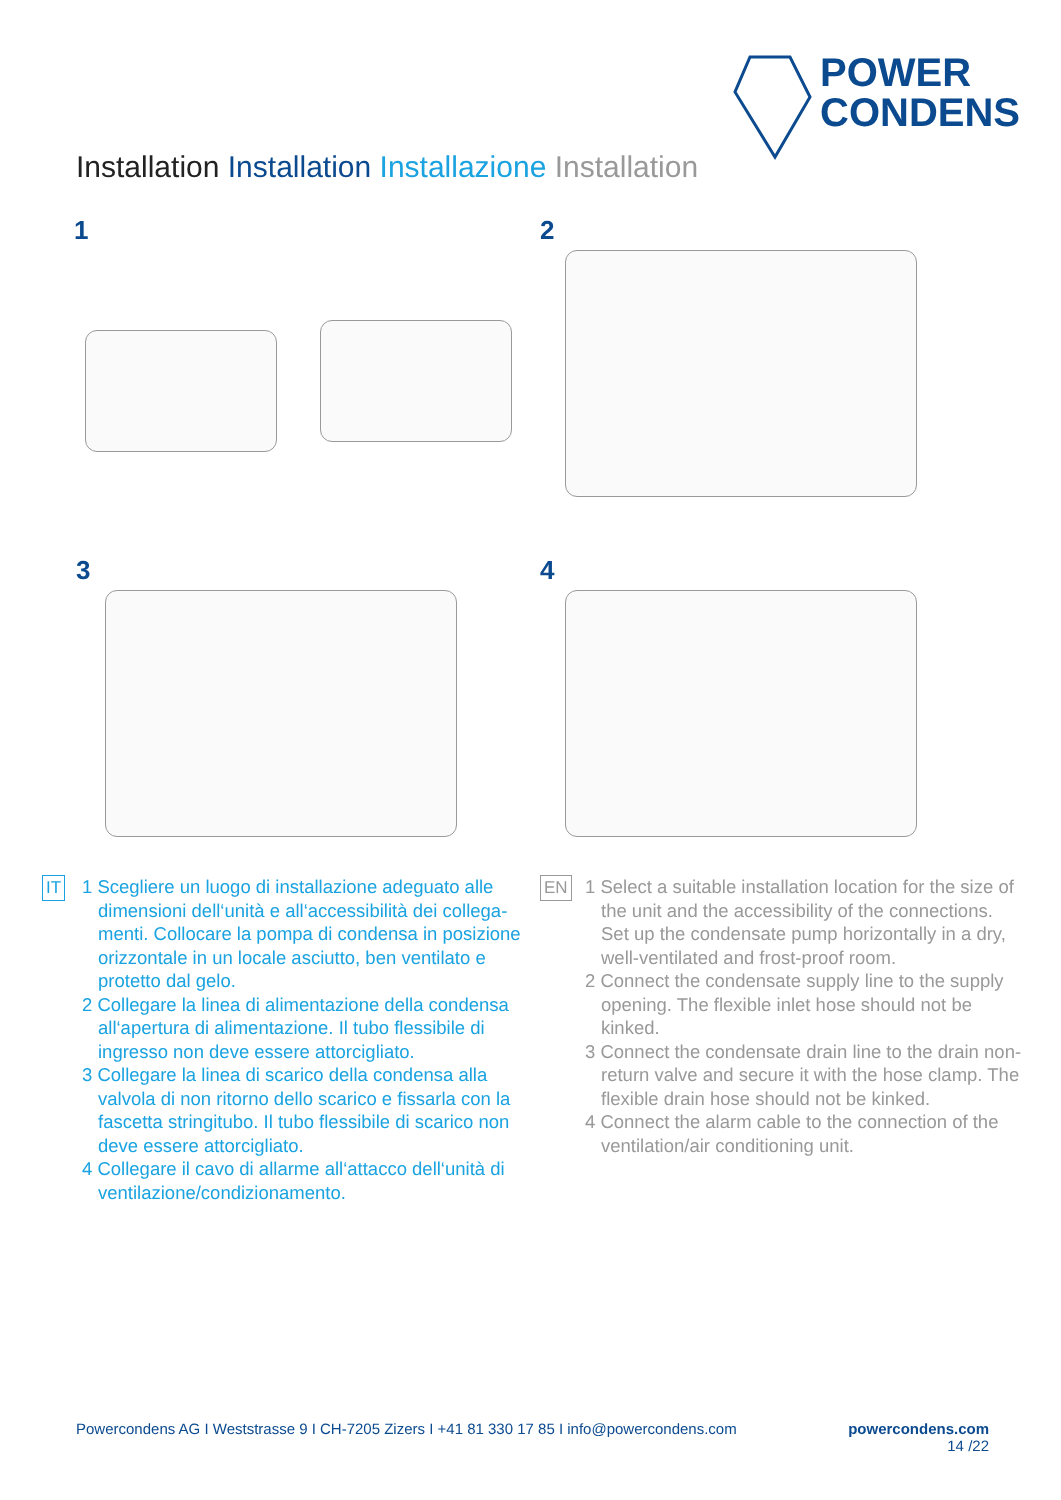POWER
CONDENS
Installation Installation Installazione Installation
1 2
3 4
IT
1 Scegliere un luogo di installazione adeguato alle dimensioni dell‘unità e all‘accessibilità dei collega­menti. Collocare la pompa di condensa in posizio­ne orizzontale in un locale asciutto, ben ventilato e protetto dal gelo.
2 Collegare la linea di alimentazione della conden­sa all‘apertura di alimentazione. Il tubo flessibile di ingresso non deve essere attorcigliato.
3 Collegare la linea di scarico della condensa alla valvola di non ritorno dello scarico e fissarla con la fascetta stringitubo. Il tubo flessibile di scarico non deve essere attorcigliato.
4 Collegare il cavo di allarme all‘attacco dell‘unità di ventilazione/condizionamento.
EN
1 Select a suitable installation location for the size of the unit and the accessibility of the connections. Set up the condensate pump ho­rizontally in a dry, well-ventilated and frost-proof room.
2 Connect the condensate supply line to the supply opening. The flexible inlet hose should not be kinked.
3 Connect the condensate drain line to the drain non-return valve and secure it with the hose clamp. The flexible drain hose should not be kinked.
4 Connect the alarm cable to the connection of the ventilation/air conditioning unit.
Powercondens AG I Weststrasse 9 I CH-7205 Zizers I +41 81 330 17 85 I info@powercondens.com powercondens.com
14 /22